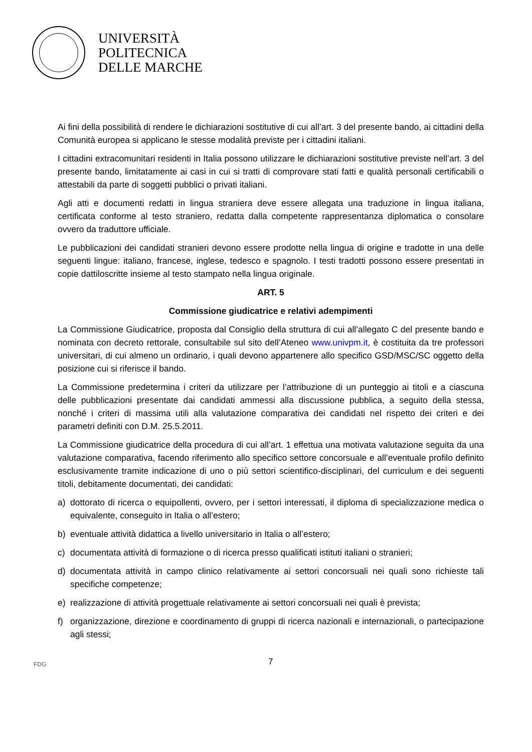UNIVERSITÀ
POLITECNICA
DELLE MARCHE
Ai fini della possibilità di rendere le dichiarazioni sostitutive di cui all’art. 3 del presente bando, ai cittadini della Comunità europea si applicano le stesse modalità previste per i cittadini italiani.
I cittadini extracomunitari residenti in Italia possono utilizzare le dichiarazioni sostitutive previste nell’art. 3 del presente bando, limitatamente ai casi in cui si tratti di comprovare stati fatti e qualità personali certificabili o attestabili da parte di soggetti pubblici o privati italiani.
Agli atti e documenti redatti in lingua straniera deve essere allegata una traduzione in lingua italiana, certificata conforme al testo straniero, redatta dalla competente rappresentanza diplomatica o consolare ovvero da traduttore ufficiale.
Le pubblicazioni dei candidati stranieri devono essere prodotte nella lingua di origine e tradotte in una delle seguenti lingue: italiano, francese, inglese, tedesco e spagnolo. I testi tradotti possono essere presentati in copie dattiloscritte insieme al testo stampato nella lingua originale.
ART. 5
Commissione giudicatrice e relativi adempimenti
La Commissione Giudicatrice, proposta dal Consiglio della struttura di cui all’allegato C del presente bando e nominata con decreto rettorale, consultabile sul sito dell’Ateneo www.univpm.it, è costituita da tre professori universitari, di cui almeno un ordinario, i quali devono appartenere allo specifico GSD/MSC/SC oggetto della posizione cui si riferisce il bando.
La Commissione predetermina i criteri da utilizzare per l’attribuzione di un punteggio ai titoli e a ciascuna delle pubblicazioni presentate dai candidati ammessi alla discussione pubblica, a seguito della stessa, nonché i criteri di massima utili alla valutazione comparativa dei candidati nel rispetto dei criteri e dei parametri definiti con D.M. 25.5.2011.
La Commissione giudicatrice della procedura di cui all’art. 1 effettua una motivata valutazione seguita da una valutazione comparativa, facendo riferimento allo specifico settore concorsuale e all’eventuale profilo definito esclusivamente tramite indicazione di uno o più settori scientifico-disciplinari, del curriculum e dei seguenti titoli, debitamente documentati, dei candidati:
a) dottorato di ricerca o equipollenti, ovvero, per i settori interessati, il diploma di specializzazione medica o equivalente, conseguito in Italia o all’estero;
b) eventuale attività didattica a livello universitario in Italia o all’estero;
c) documentata attività di formazione o di ricerca presso qualificati istituti italiani o stranieri;
d) documentata attività in campo clinico relativamente ai settori concorsuali nei quali sono richieste tali specifiche competenze;
e) realizzazione di attività progettuale relativamente ai settori concorsuali nei quali è prevista;
f) organizzazione, direzione e coordinamento di gruppi di ricerca nazionali e internazionali, o partecipazione agli stessi;
FDG 7